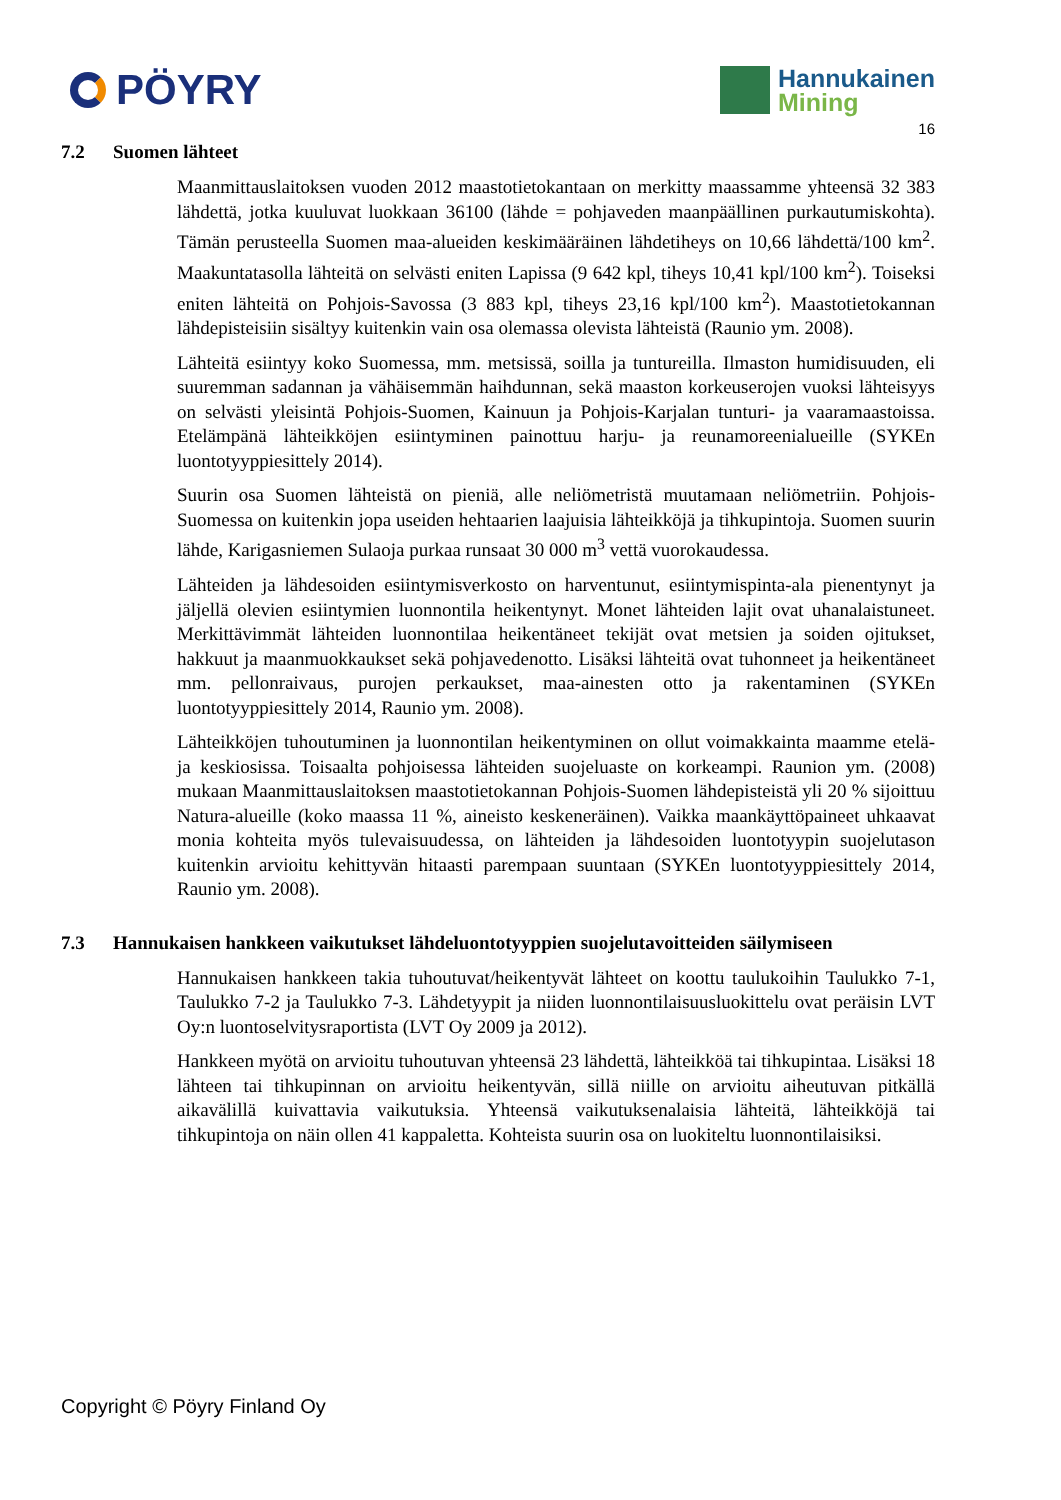PÖYRY
Hannukainen
Mining
16
7.2 Suomen lähteet
Maanmittauslaitoksen vuoden 2012 maastotietokantaan on merkitty maassamme yhteensä 32 383 lähdettä, jotka kuuluvat luokkaan 36100 (lähde = pohjaveden maanpäällinen purkautumiskohta). Tämän perusteella Suomen maa-alueiden keskimääräinen lähdetiheys on 10,66 lähdettä/100 km<sup>2</sup>. Maakuntatasolla lähteitä on selvästi eniten Lapissa (9 642 kpl, tiheys 10,41 kpl/100 km<sup>2</sup>). Toiseksi eniten lähteitä on Pohjois-Savossa (3 883 kpl, tiheys 23,16 kpl/100 km<sup>2</sup>). Maastotietokannan lähdepisteisiin sisältyy kuitenkin vain osa olemassa olevista lähteistä (Raunio ym. 2008).
Lähteitä esiintyy koko Suomessa, mm. metsissä, soilla ja tuntureilla. Ilmaston humidisuuden, eli suuremman sadannan ja vähäisemmän haihdunnan, sekä maaston korkeuserojen vuoksi lähteisyys on selvästi yleisintä Pohjois-Suomen, Kainuun ja Pohjois-Karjalan tunturi- ja vaaramaastoissa. Etelämpänä lähteikköjen esiintyminen painottuu harju- ja reunamoreenialueille (SYKEn luontotyyppiesittely 2014).
Suurin osa Suomen lähteistä on pieniä, alle neliömetristä muutamaan neliömetriin. Pohjois-Suomessa on kuitenkin jopa useiden hehtaarien laajuisia lähteikköjä ja tihkupintoja. Suomen suurin lähde, Karigasniemen Sulaoja purkaa runsaat 30 000 m<sup>3</sup> vettä vuorokaudessa.
Lähteiden ja lähdesoiden esiintymisverkosto on harventunut, esiintymispinta-ala pienentynyt ja jäljellä olevien esiintymien luonnontila heikentynyt. Monet lähteiden lajit ovat uhanalaistuneet. Merkittävimmät lähteiden luonnontilaa heikentäneet tekijät ovat metsien ja soiden ojitukset, hakkuut ja maanmuokkaukset sekä pohjavedenotto. Lisäksi lähteitä ovat tuhonneet ja heikentäneet mm. pellonraivaus, purojen perkaukset, maa-ainesten otto ja rakentaminen (SYKEn luontotyyppiesittely 2014, Raunio ym. 2008).
Lähteikköjen tuhoutuminen ja luonnontilan heikentyminen on ollut voimakkainta maamme etelä- ja keskiosissa. Toisaalta pohjoisessa lähteiden suojeluaste on korkeampi. Raunion ym. (2008) mukaan Maanmittauslaitoksen maastotietokannan Pohjois-Suomen lähdepisteistä yli 20 % sijoittuu Natura-alueille (koko maassa 11 %, aineisto keskeneräinen). Vaikka maankäyttöpaineet uhkaavat monia kohteita myös tulevaisuudessa, on lähteiden ja lähdesoiden luontotyypin suojelutason kuitenkin arvioitu kehittyvän hitaasti parempaan suuntaan (SYKEn luontotyyppiesittely 2014, Raunio ym. 2008).
7.3 Hannukaisen hankkeen vaikutukset lähdeluontotyyppien suojelutavoitteiden säilymiseen
Hannukaisen hankkeen takia tuhoutuvat/heikentyvät lähteet on koottu taulukoihin Taulukko 7-1, Taulukko 7-2 ja Taulukko 7-3. Lähdetyypit ja niiden luonnontilaisuusluokittelu ovat peräisin LVT Oy:n luontoselvitysraportista (LVT Oy 2009 ja 2012).
Hankkeen myötä on arvioitu tuhoutuvan yhteensä 23 lähdettä, lähteikköä tai tihkupintaa. Lisäksi 18 lähteen tai tihkupinnan on arvioitu heikentyvän, sillä niille on arvioitu aiheutuvan pitkällä aikavälillä kuivattavia vaikutuksia. Yhteensä vaikutuksenalaisia lähteitä, lähteikköjä tai tihkupintoja on näin ollen 41 kappaletta. Kohteista suurin osa on luokiteltu luonnontilaisiksi.
Copyright © Pöyry Finland Oy